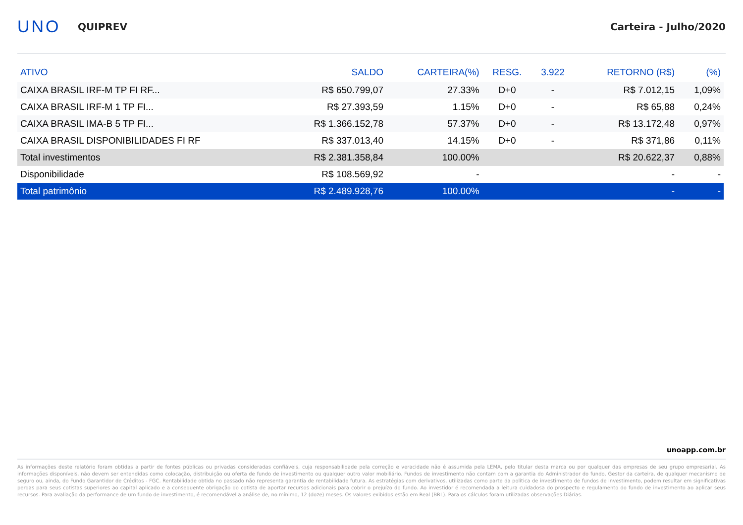UNO
QUIPREV Carteira - Julho/2020
| ATIVO | SALDO | CARTEIRA(%) | RESG. | 3.922 | RETORNO (R$) | (%) |
| --- | --- | --- | --- | --- | --- | --- |
| CAIXA BRASIL IRF-M TP FI RF... | R$ 650.799,07 | 27.33% | D+0 | - | R$ 7.012,15 | 1,09% |
| CAIXA BRASIL IRF-M 1 TP FI... | R$ 27.393,59 | 1.15% | D+0 | - | R$ 65,88 | 0,24% |
| CAIXA BRASIL IMA-B 5 TP FI... | R$ 1.366.152,78 | 57.37% | D+0 | - | R$ 13.172,48 | 0,97% |
| CAIXA BRASIL DISPONIBILIDADES FI RF | R$ 337.013,40 | 14.15% | D+0 | - | R$ 371,86 | 0,11% |
| Total investimentos | R$ 2.381.358,84 | 100.00% | | | R$ 20.622,37 | 0,88% |
| Disponibilidade | R$ 108.569,92 | - | | | - | - |
| Total patrimônio | R$ 2.489.928,76 | 100.00% | | | - | - |
unoapp.com.br
As informações deste relatório foram obtidas a partir de fontes públicas ou privadas consideradas confiáveis, cuja responsabilidade pela correção e veracidade não é assumida pela LEMA, pelo titular desta marca ou por qualquer das empresas de seu grupo empresarial. As informações disponíveis, não devem ser entendidas como colocação, distribuição ou oferta de fundo de investimento ou qualquer outro valor mobiliário. Fundos de investimento não contam com a garantia do Administrador do fundo, Gestor da carteira, de qualquer mecanismo de seguro ou, ainda, do Fundo Garantidor de Créditos - FGC. Rentabilidade obtida no passado não representa garantia de rentabilidade futura. As estratégias com derivativos, utilizadas como parte da política de investimento de fundos de investimento, podem resultar em significativas perdas para seus cotistas superiores ao capital aplicado e a consequente obrigação do cotista de aportar recursos adicionais para cobrir o prejuízo do fundo. Ao investidor é recomendada a leitura cuidadosa do prospecto e regulamento do fundo de investimento ao aplicar seus recursos. Para avaliação da performance de um fundo de investimento, é recomendável a análise de, no mínimo, 12 (doze) meses. Os valores exibidos estão em Real (BRL). Para os cálculos foram utilizadas observações Diárias.